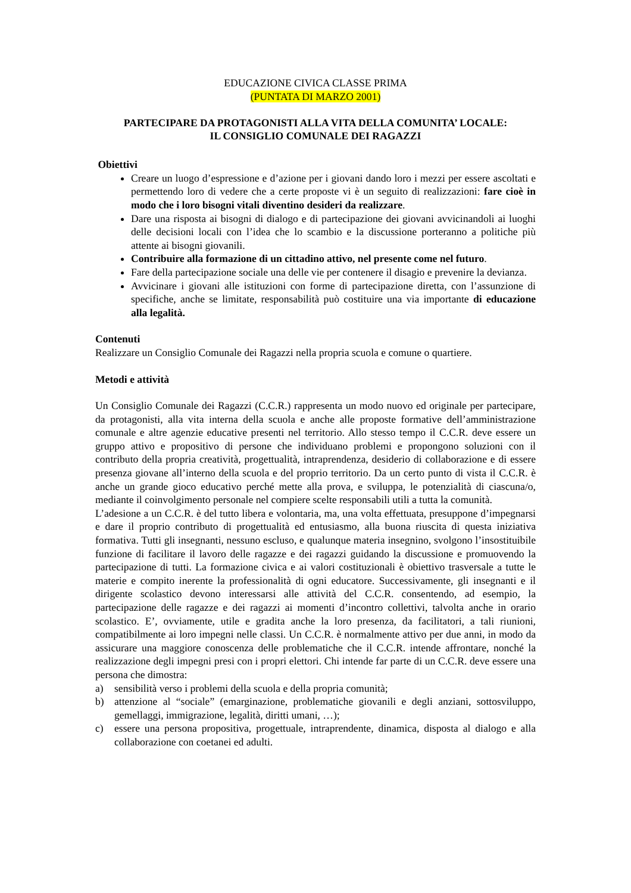EDUCAZIONE CIVICA CLASSE PRIMA
(PUNTATA DI MARZO 2001)
PARTECIPARE DA PROTAGONISTI ALLA VITA DELLA COMUNITA’ LOCALE:
IL CONSIGLIO COMUNALE DEI RAGAZZI
Obiettivi
Creare un luogo d’espressione e d’azione per i giovani dando loro i mezzi per essere ascoltati e permettendo loro di vedere che a certe proposte vi è un seguito di realizzazioni: fare cioè in modo che i loro bisogni vitali diventino desideri da realizzare.
Dare una risposta ai bisogni di dialogo e di partecipazione dei giovani avvicinandoli ai luoghi delle decisioni locali con l’idea che lo scambio e la discussione porteranno a politiche più attente ai bisogni giovanili.
Contribuire alla formazione di un cittadino attivo, nel presente come nel futuro.
Fare della partecipazione sociale una delle vie per contenere il disagio e prevenire la devianza.
Avvicinare i giovani alle istituzioni con forme di partecipazione diretta, con l’assunzione di specifiche, anche se limitate, responsabilità può costituire una via importante di educazione alla legalità.
Contenuti
Realizzare un Consiglio Comunale dei Ragazzi nella propria scuola e comune o quartiere.
Metodi e attività
Un Consiglio Comunale dei Ragazzi (C.C.R.) rappresenta un modo nuovo ed originale per partecipare, da protagonisti, alla vita interna della scuola e anche alle proposte formative dell’amministrazione comunale e altre agenzie educative presenti nel territorio. Allo stesso tempo il C.C.R. deve essere un gruppo attivo e propositivo di persone che individuano problemi e propongono soluzioni con il contributo della propria creatività, progettualità, intraprendenza, desiderio di collaborazione e di essere presenza giovane all’interno della scuola e del proprio territorio. Da un certo punto di vista il C.C.R. è anche un grande gioco educativo perché mette alla prova, e sviluppa, le potenzialità di ciascuna/o, mediante il coinvolgimento personale nel compiere scelte responsabili utili a tutta la comunità.
L’adesione a un C.C.R. è del tutto libera e volontaria, ma, una volta effettuata, presuppone d’impegnarsi e dare il proprio contributo di progettualità ed entusiasmo, alla buona riuscita di questa iniziativa formativa. Tutti gli insegnanti, nessuno escluso, e qualunque materia insegnino, svolgono l’insostituibile funzione di facilitare il lavoro delle ragazze e dei ragazzi guidando la discussione e promuovendo la partecipazione di tutti. La formazione civica e ai valori costituzionali è obiettivo trasversale a tutte le materie e compito inerente la professionalità di ogni educatore. Successivamente, gli insegnanti e il dirigente scolastico devono interessarsi alle attività del C.C.R. consentendo, ad esempio, la partecipazione delle ragazze e dei ragazzi ai momenti d’incontro collettivi, talvolta anche in orario scolastico. E’, ovviamente, utile e gradita anche la loro presenza, da facilitatori, a tali riunioni, compatibilmente ai loro impegni nelle classi. Un C.C.R. è normalmente attivo per due anni, in modo da assicurare una maggiore conoscenza delle problematiche che il C.C.R. intende affrontare, nonché la realizzazione degli impegni presi con i propri elettori. Chi intende far parte di un C.C.R. deve essere una persona che dimostra:
a) sensibilità verso i problemi della scuola e della propria comunità;
b) attenzione al “sociale” (emarginazione, problematiche giovanili e degli anziani, sottosviluppo, gemellaggi, immigrazione, legalità, diritti umani, …);
c) essere una persona propositiva, progettuale, intraprendente, dinamica, disposta al dialogo e alla collaborazione con coetanei ed adulti.